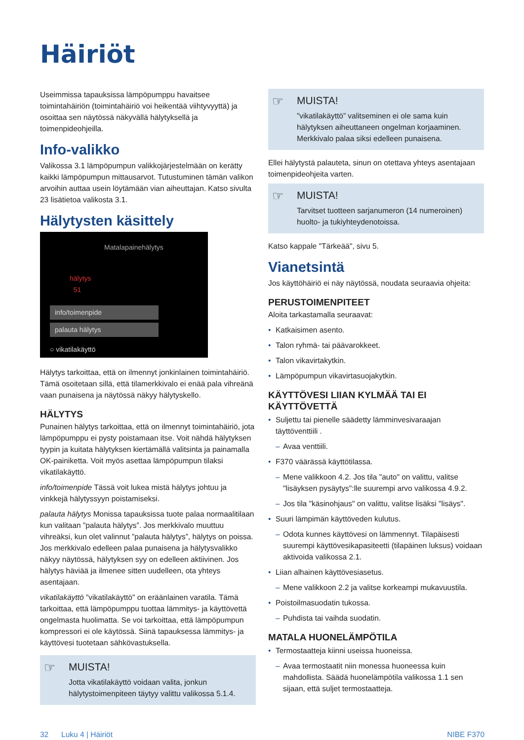Häiriöt
Useimmissa tapauksissa lämpöpumppu havaitsee toimintahäiriön (toimintahäiriö voi heikentää viihtyvyyttä) ja osoittaa sen näytössä näkyvällä hälytyksellä ja toimenpideohjeilla.
Info-valikko
Valikossa 3.1 lämpöpumpun valikkojärjestelmään on kerätty kaikki lämpöpumpun mittausarvot. Tutustuminen tämän valikon arvoihin auttaa usein löytämään vian aiheuttajan. Katso sivulta 23 lisätietoa valikosta 3.1.
Hälytysten käsittely
Matalapainehälytys
hälytys
51
info/toimenpide
palauta hälytys
○ vikatilakäyttö
Hälytys tarkoittaa, että on ilmennyt jonkinlainen toimintahäiriö. Tämä osoitetaan sillä, että tilamerkkivalo ei enää pala vihreänä vaan punaisena ja näytössä näkyy hälytyskello.
HÄLYTYS
Punainen hälytys tarkoittaa, että on ilmennyt toimintahäiriö, jota lämpöpumppu ei pysty poistamaan itse. Voit nähdä hälytyksen tyypin ja kuitata hälytyksen kiertämällä valitsinta ja painamalla OK-painiketta. Voit myös asettaa lämpöpumpun tilaksi vikatilakäyttö.
info/toimenpide Tässä voit lukea mistä hälytys johtuu ja vinkkejä hälytyssyyn poistamiseksi.
palauta hälytys Monissa tapauksissa tuote palaa normaalitilaan kun valitaan ”palauta hälytys”. Jos merkkivalo muuttuu vihreäksi, kun olet valinnut ”palauta hälytys”, hälytys on poissa. Jos merkkivalo edelleen palaa punaisena ja hälytysvalikko näkyy näytössä, hälytyksen syy on edelleen aktiivinen. Jos hälytys häviää ja ilmenee sitten uudelleen, ota yhteys asentajaan.
vikatilakäyttö ”vikatilakäyttö" on eräänlainen varatila. Tämä tarkoittaa, että lämpöpumppu tuottaa lämmitys- ja käyttövettä ongelmasta huolimatta. Se voi tarkoittaa, että lämpöpumpun kompressori ei ole käytössä. Siinä tapauksessa lämmitys- ja käyttövesi tuotetaan sähkövastuksella.
☞ MUISTA!
Jotta vikatilakäyttö voidaan valita, jonkun hälytystoimenpiteen täytyy valittu valikossa 5.1.4.
☞ MUISTA!”vikatilakäyttö” valitseminen ei ole sama kuin hälytyksen aiheuttaneen ongelman korjaaminen. Merkkivalo palaa siksi edelleen punaisena.
Ellei hälytystä palauteta, sinun on otettava yhteys asentajaan toimenpideohjeita varten.
☞ MUISTA!
Tarvitset tuotteen sarjanumeron (14 numeroinen) huolto- ja tukiyhteydenotoissa.
Katso kappale "Tärkeää", sivu 5.
Vianetsintä
Jos käyttöhäiriö ei näy näytössä, noudata seuraavia ohjeita:
PERUSTOIMENPITEET
Aloita tarkastamalla seuraavat:
• Katkaisimen asento.
• Talon ryhmä- tai päävarokkeet.
• Talon vikavirtakytkin.
• Lämpöpumpun vikavirtasuojakytkin.
KÄYTTÖVESI LIIAN KYLMÄÄ TAI EI KÄYTTÖVETTÄ
• Suljettu tai pienelle säädetty lämminvesivaraajan täyttöventtiili .
– Avaa venttiili.
• F370 väärässä käyttötilassa.
– Mene valikkoon 4.2. Jos tila "auto" on valittu, valitse "lisäyksen pysäytys":lle suurempi arvo valikossa 4.9.2.
– Jos tila "käsinohjaus" on valittu, valitse lisäksi "lisäys".
• Suuri lämpimän käyttöveden kulutus.
– Odota kunnes käyttövesi on lämmennyt. Tilapäisesti suurempi käyttövesikapasiteetti (tilapäinen luksus) voidaan aktivoida valikossa 2.1.
• Liian alhainen käyttövesiasetus.
– Mene valikkoon 2.2 ja valitse korkeampi mukavuustila.
• Poistoilmasuodatin tukossa.
– Puhdista tai vaihda suodatin.
MATALA HUONELÄMPÖTILA
• Termostaatteja kiinni useissa huoneissa.
– Avaa termostaatit niin monessa huoneessa kuin mahdollista. Säädä huonelämpötila valikossa 1.1 sen sijaan, että suljet termostaatteja.
32 Luku 4 | Häiriöt NIBE F370